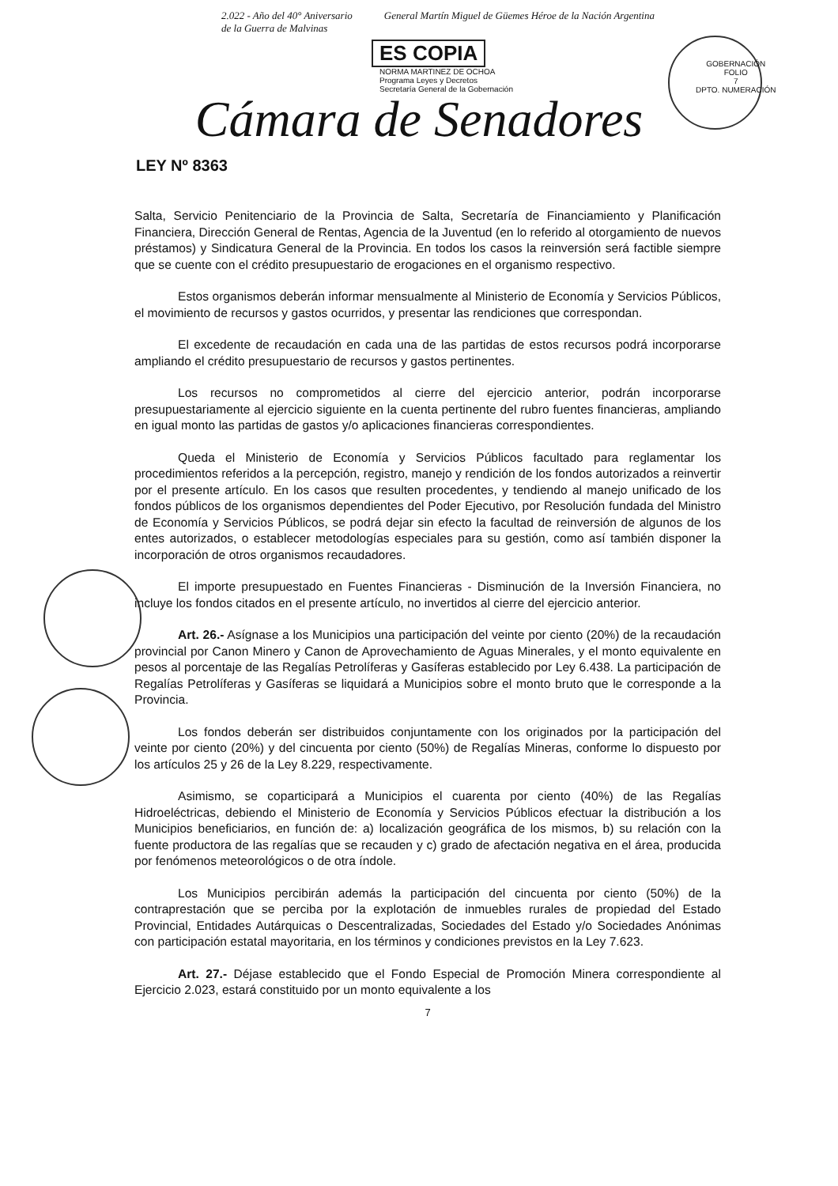2.022 - Año del 40° Aniversario
de la Guerra de Malvinas General Martín Miguel de Güemes Héroe de la Nación Argentina
ES COPIA
NORMA MARTINEZ DE OCHOA
Programa Leyes y Decretos
Secretaría General de la Gobernación
GOBERNACIÓN
FOLIO
7
DPTO. NUMERACIÓN
Cámara de Senadores
LEY Nº 8363
Salta, Servicio Penitenciario de la Provincia de Salta, Secretaría de Financiamiento y Planificación Financiera, Dirección General de Rentas, Agencia de la Juventud (en lo referido al otorgamiento de nuevos préstamos) y Sindicatura General de la Provincia. En todos los casos la reinversión será factible siempre que se cuente con el crédito presupuestario de erogaciones en el organismo respectivo.
Estos organismos deberán informar mensualmente al Ministerio de Economía y Servicios Públicos, el movimiento de recursos y gastos ocurridos, y presentar las rendiciones que correspondan.
El excedente de recaudación en cada una de las partidas de estos recursos podrá incorporarse ampliando el crédito presupuestario de recursos y gastos pertinentes.
Los recursos no comprometidos al cierre del ejercicio anterior, podrán incorporarse presupuestariamente al ejercicio siguiente en la cuenta pertinente del rubro fuentes financieras, ampliando en igual monto las partidas de gastos y/o aplicaciones financieras correspondientes.
Queda el Ministerio de Economía y Servicios Públicos facultado para reglamentar los procedimientos referidos a la percepción, registro, manejo y rendición de los fondos autorizados a reinvertir por el presente artículo. En los casos que resulten procedentes, y tendiendo al manejo unificado de los fondos públicos de los organismos dependientes del Poder Ejecutivo, por Resolución fundada del Ministro de Economía y Servicios Públicos, se podrá dejar sin efecto la facultad de reinversión de algunos de los entes autorizados, o establecer metodologías especiales para su gestión, como así también disponer la incorporación de otros organismos recaudadores.
El importe presupuestado en Fuentes Financieras - Disminución de la Inversión Financiera, no incluye los fondos citados en el presente artículo, no invertidos al cierre del ejercicio anterior.
Art. 26.- Asígnase a los Municipios una participación del veinte por ciento (20%) de la recaudación provincial por Canon Minero y Canon de Aprovechamiento de Aguas Minerales, y el monto equivalente en pesos al porcentaje de las Regalías Petrolíferas y Gasíferas establecido por Ley 6.438. La participación de Regalías Petrolíferas y Gasíferas se liquidará a Municipios sobre el monto bruto que le corresponde a la Provincia.
Los fondos deberán ser distribuidos conjuntamente con los originados por la participación del veinte por ciento (20%) y del cincuenta por ciento (50%) de Regalías Mineras, conforme lo dispuesto por los artículos 25 y 26 de la Ley 8.229, respectivamente.
Asimismo, se coparticipará a Municipios el cuarenta por ciento (40%) de las Regalías Hidroeléctricas, debiendo el Ministerio de Economía y Servicios Públicos efectuar la distribución a los Municipios beneficiarios, en función de: a) localización geográfica de los mismos, b) su relación con la fuente productora de las regalías que se recauden y c) grado de afectación negativa en el área, producida por fenómenos meteorológicos o de otra índole.
Los Municipios percibirán además la participación del cincuenta por ciento (50%) de la contraprestación que se perciba por la explotación de inmuebles rurales de propiedad del Estado Provincial, Entidades Autárquicas o Descentralizadas, Sociedades del Estado y/o Sociedades Anónimas con participación estatal mayoritaria, en los términos y condiciones previstos en la Ley 7.623.
Art. 27.- Déjase establecido que el Fondo Especial de Promoción Minera correspondiente al Ejercicio 2.023, estará constituido por un monto equivalente a los
7